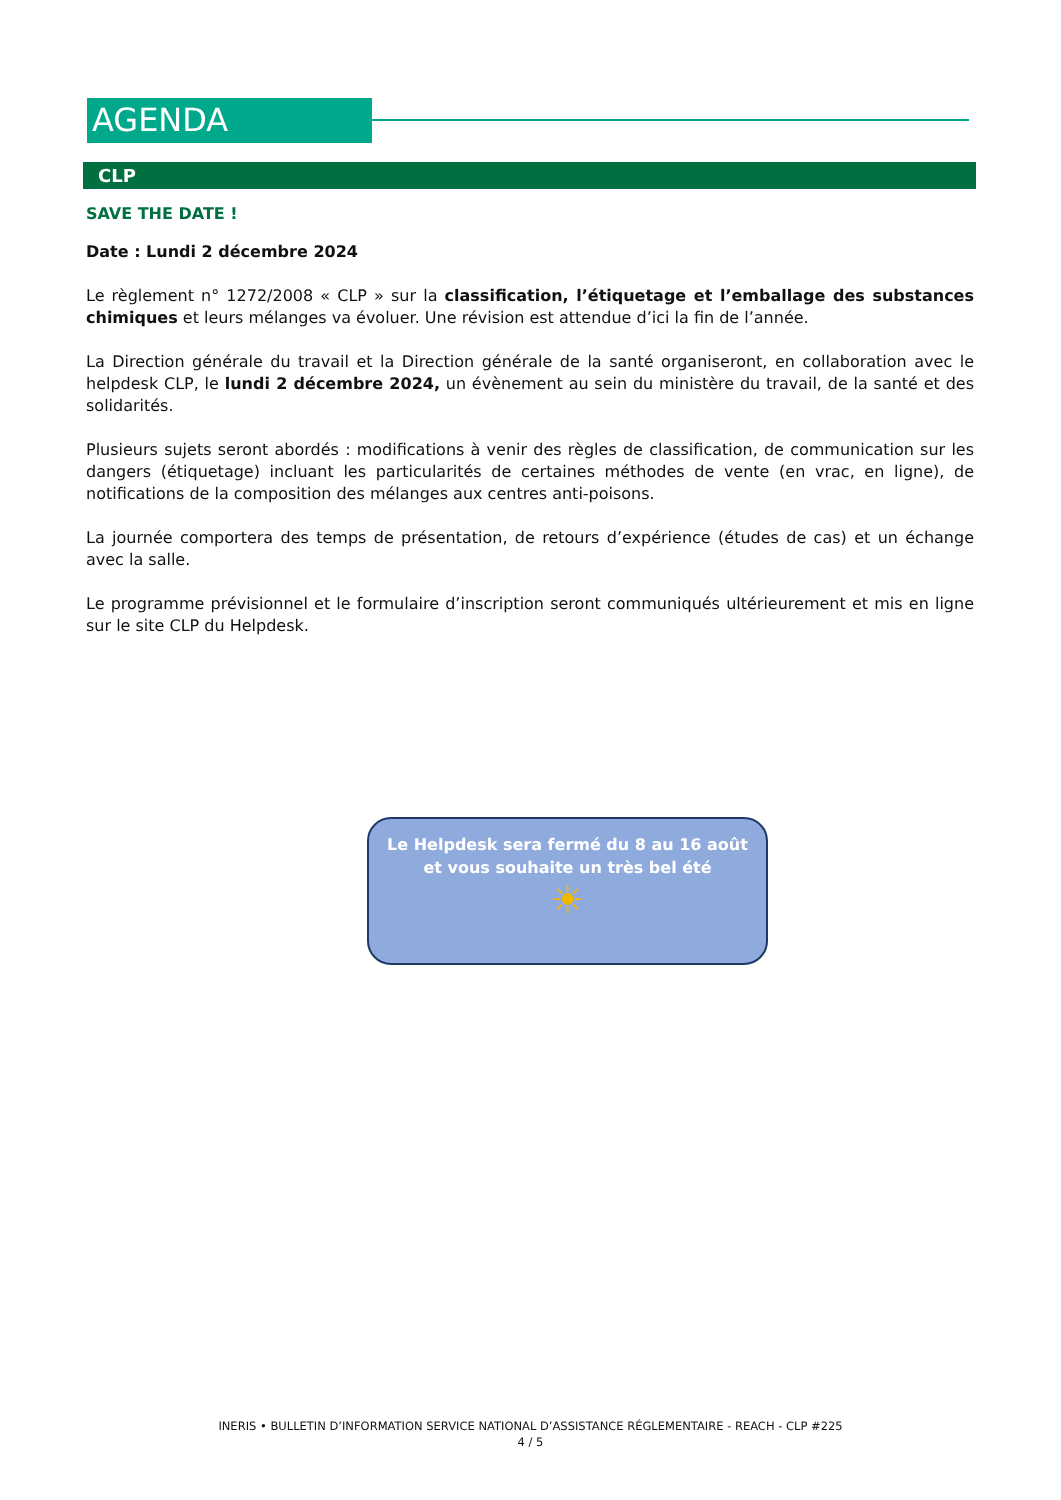AGENDA
CLP
SAVE THE DATE !
Date : Lundi 2 décembre 2024
Le règlement n° 1272/2008 « CLP » sur la classification, l’étiquetage et l’emballage des substances chimiques et leurs mélanges va évoluer. Une révision est attendue d’ici la fin de l’année.
La Direction générale du travail et la Direction générale de la santé organiseront, en collaboration avec le helpdesk CLP, le lundi 2 décembre 2024, un évènement au sein du ministère du travail, de la santé et des solidarités.
Plusieurs sujets seront abordés : modifications à venir des règles de classification, de communication sur les dangers (étiquetage) incluant les particularités de certaines méthodes de vente (en vrac, en ligne), de notifications de la composition des mélanges aux centres anti-poisons.
La journée comportera des temps de présentation, de retours d’expérience (études de cas) et un échange avec la salle.
Le programme prévisionnel et le formulaire d’inscription seront communiqués ultérieurement et mis en ligne sur le site CLP du Helpdesk.
Le Helpdesk sera fermé du 8 au 16 août
et vous souhaite un très bel été
☀
INERIS • BULLETIN D’INFORMATION SERVICE NATIONAL D’ASSISTANCE RÉGLEMENTAIRE - REACH - CLP #225
4 / 5